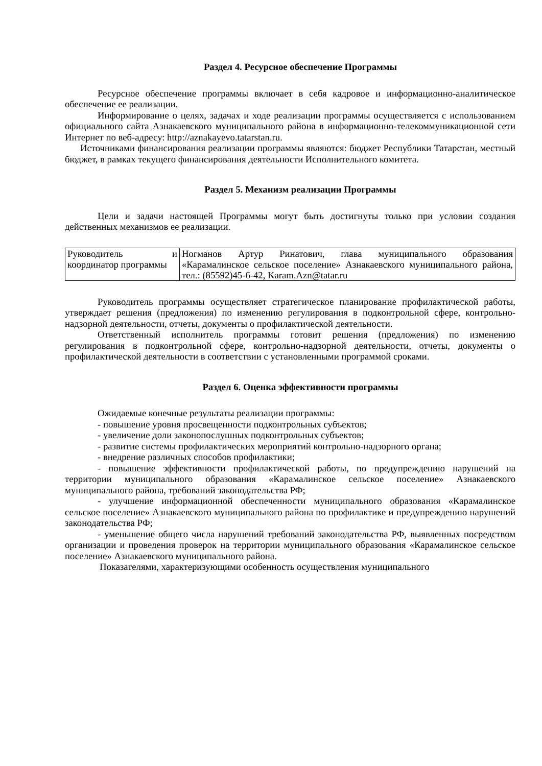Раздел 4. Ресурсное обеспечение Программы
Ресурсное обеспечение программы включает в себя кадровое и информационно-аналитическое обеспечение ее реализации.
Информирование о целях, задачах и ходе реализации программы осуществляется с использованием официального сайта Азнакаевского муниципального района в информационно-телекоммуникационной сети Интернет по веб-адресу: http://aznakayevo.tatarstan.ru.
Источниками финансирования реализации программы являются: бюджет Республики Татарстан, местный бюджет, в рамках текущего финансирования деятельности Исполнительного комитета.
Раздел 5. Механизм реализации Программы
Цели и задачи настоящей Программы могут быть достигнуты только при условии создания действенных механизмов ее реализации.
| Руководитель и координатор программы | Ногманов Артур Ринатович, глава муниципального образования «Карамалинское сельское поселение» Азнакаевского муниципального района, тел.: (85592)45-6-42, Karam.Azn@tatar.ru |
Руководитель программы осуществляет стратегическое планирование профилактической работы, утверждает решения (предложения) по изменению регулирования в подконтрольной сфере, контрольно-надзорной деятельности, отчеты, документы о профилактической деятельности.
Ответственный исполнитель программы готовит решения (предложения) по изменению регулирования в подконтрольной сфере, контрольно-надзорной деятельности, отчеты, документы о профилактической деятельности в соответствии с установленными программой сроками.
Раздел 6. Оценка эффективности программы
Ожидаемые конечные результаты реализации программы:
- повышение уровня просвещенности подконтрольных субъектов;
- увеличение доли законопослушных подконтрольных субъектов;
- развитие системы профилактических мероприятий контрольно-надзорного органа;
- внедрение различных способов профилактики;
- повышение эффективности профилактической работы, по предупреждению нарушений на территории муниципального образования «Карамалинское сельское поселение» Азнакаевского муниципального района, требований законодательства РФ;
- улучшение информационной обеспеченности муниципального образования «Карамалинское сельское поселение» Азнакаевского муниципального района по профилактике и предупреждению нарушений законодательства РФ;
- уменьшение общего числа нарушений требований законодательства РФ, выявленных посредством организации и проведения проверок на территории муниципального образования «Карамалинское сельское поселение» Азнакаевского муниципального района.
Показателями, характеризующими особенность осуществления муниципального